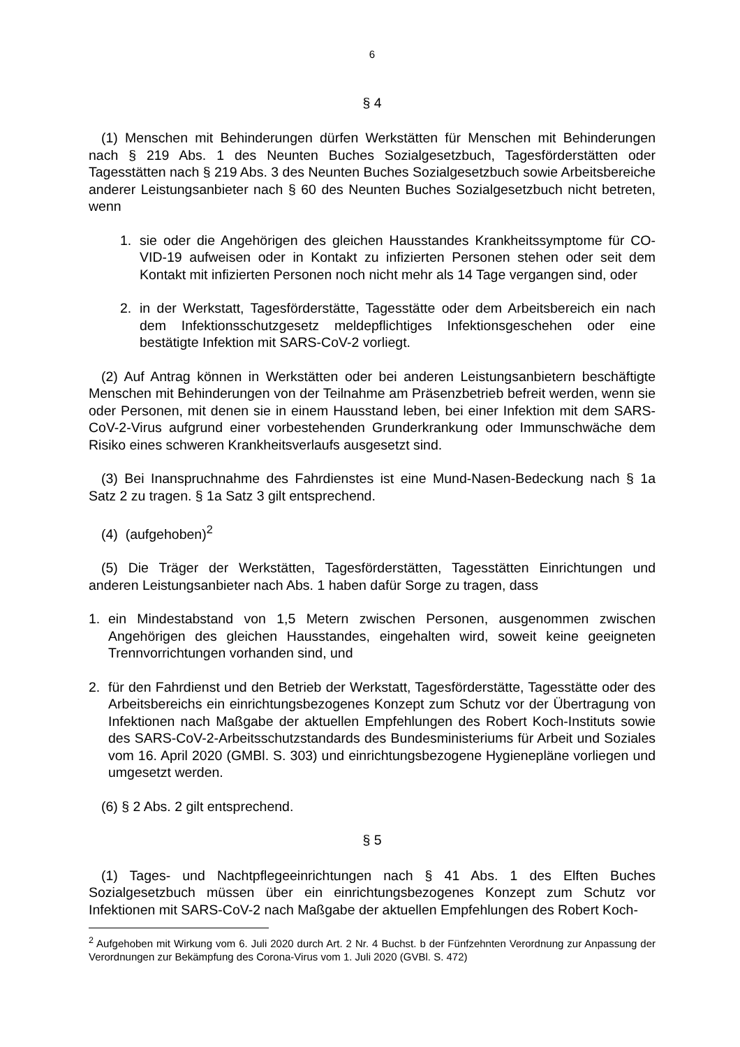6
§ 4
(1) Menschen mit Behinderungen dürfen Werkstätten für Menschen mit Behinderungen nach § 219 Abs. 1 des Neunten Buches Sozialgesetzbuch, Tagesförderstätten oder Tagesstätten nach § 219 Abs. 3 des Neunten Buches Sozialgesetzbuch sowie Arbeitsbereiche anderer Leistungsanbieter nach § 60 des Neunten Buches Sozialgesetzbuch nicht betreten, wenn
1. sie oder die Angehörigen des gleichen Hausstandes Krankheitssymptome für CO-VID-19 aufweisen oder in Kontakt zu infizierten Personen stehen oder seit dem Kontakt mit infizierten Personen noch nicht mehr als 14 Tage vergangen sind, oder
2. in der Werkstatt, Tagesförderstätte, Tagesstätte oder dem Arbeitsbereich ein nach dem Infektionsschutzgesetz meldepflichtiges Infektionsgeschehen oder eine bestätigte Infektion mit SARS-CoV-2 vorliegt.
(2) Auf Antrag können in Werkstätten oder bei anderen Leistungsanbietern beschäftigte Menschen mit Behinderungen von der Teilnahme am Präsenzbetrieb befreit werden, wenn sie oder Personen, mit denen sie in einem Hausstand leben, bei einer Infektion mit dem SARS-CoV-2-Virus aufgrund einer vorbestehenden Grunderkrankung oder Immunschwäche dem Risiko eines schweren Krankheitsverlaufs ausgesetzt sind.
(3) Bei Inanspruchnahme des Fahrdienstes ist eine Mund-Nasen-Bedeckung nach § 1a Satz 2 zu tragen. § 1a Satz 3 gilt entsprechend.
(4) (aufgehoben)<sup>2</sup>
(5) Die Träger der Werkstätten, Tagesförderstätten, Tagesstätten Einrichtungen und anderen Leistungsanbieter nach Abs. 1 haben dafür Sorge zu tragen, dass
1. ein Mindestabstand von 1,5 Metern zwischen Personen, ausgenommen zwischen Angehörigen des gleichen Hausstandes, eingehalten wird, soweit keine geeigneten Trennvorrichtungen vorhanden sind, und
2. für den Fahrdienst und den Betrieb der Werkstatt, Tagesförderstätte, Tagesstätte oder des Arbeitsbereichs ein einrichtungsbezogenes Konzept zum Schutz vor der Übertragung von Infektionen nach Maßgabe der aktuellen Empfehlungen des Robert Koch-Instituts sowie des SARS-CoV-2-Arbeitsschutzstandards des Bundesministeriums für Arbeit und Soziales vom 16. April 2020 (GMBl. S. 303) und einrichtungsbezogene Hygienepläne vorliegen und umgesetzt werden.
(6) § 2 Abs. 2 gilt entsprechend.
§ 5
(1) Tages- und Nachtpflegeeinrichtungen nach § 41 Abs. 1 des Elften Buches Sozialgesetzbuch müssen über ein einrichtungsbezogenes Konzept zum Schutz vor Infektionen mit SARS-CoV-2 nach Maßgabe der aktuellen Empfehlungen des Robert Koch-
<sup>2</sup> Aufgehoben mit Wirkung vom 6. Juli 2020 durch Art. 2 Nr. 4 Buchst. b der Fünfzehnten Verordnung zur Anpassung der Verordnungen zur Bekämpfung des Corona-Virus vom 1. Juli 2020 (GVBl. S. 472)